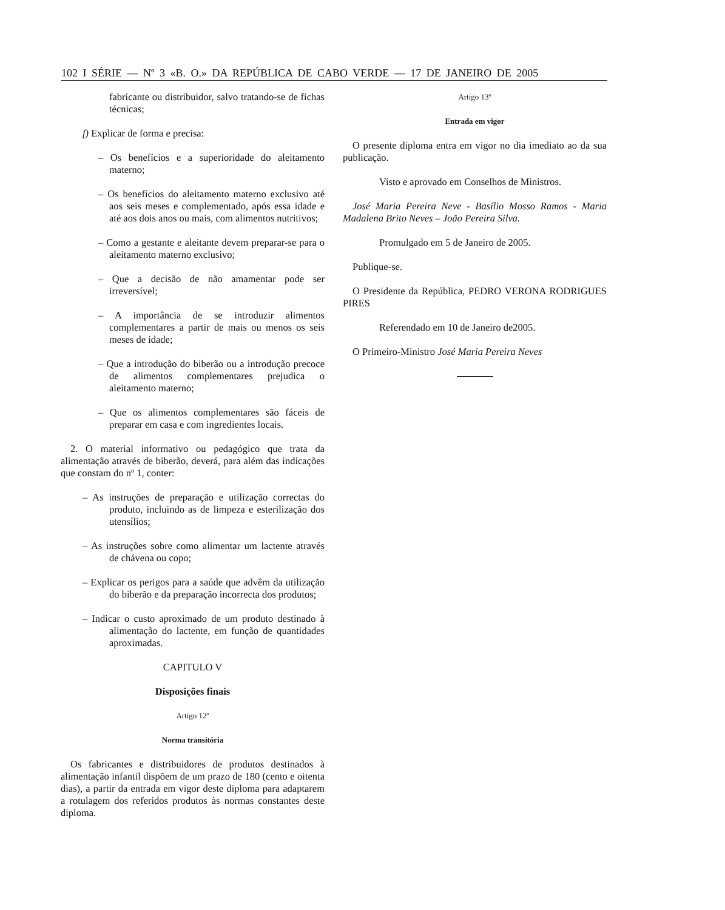102 I SÉRIE — Nº 3 «B. O.» DA REPÚBLICA DE CABO VERDE — 17 DE JANEIRO DE 2005
fabricante ou distribuidor, salvo tratando-se de fichas técnicas;
f) Explicar de forma e precisa:
– Os benefícios e a superioridade do aleitamento materno;
– Os benefícios do aleitamento materno exclusivo até aos seis meses e complementado, após essa idade e até aos dois anos ou mais, com alimentos nutritivos;
– Como a gestante e aleitante devem preparar-se para o aleitamento materno exclusivo;
– Que a decisão de não amamentar pode ser irreversível;
– A importância de se introduzir alimentos complementares a partir de mais ou menos os seis meses de idade;
– Que a introdução do biberão ou a introdução precoce de alimentos complementares prejudica o aleitamento materno;
– Que os alimentos complementares são fáceis de preparar em casa e com ingredientes locais.
2. O material informativo ou pedagógico que trata da alimentação através de biberão, deverá, para além das indicações que constam do nº 1, conter:
– As instruções de preparação e utilização correctas do produto, incluindo as de limpeza e esterilização dos utensílios;
– As instruções sobre como alimentar um lactente através de chávena ou copo;
– Explicar os perigos para a saúde que advêm da utilização do biberão e da preparação incorrecta dos produtos;
– Indicar o custo aproximado de um produto destinado à alimentação do lactente, em função de quantidades aproximadas.
CAPITULO V
Disposições finais
Artigo 12º
Norma transitória
Os fabricantes e distribuidores de produtos destinados à alimentação infantil dispõem de um prazo de 180 (cento e oitenta dias), a partir da entrada em vigor deste diploma para adaptarem a rotulagem dos referidos produtos às normas constantes deste diploma.
Artigo 13º
Entrada em vigor
O presente diploma entra em vigor no dia imediato ao da sua publicação.
Visto e aprovado em Conselhos de Ministros.
José Maria Pereira Neve - Basílio Mosso Ramos - Maria Madalena Brito Neves – João Pereira Silva.
Promulgado em 5 de Janeiro de 2005.
Publique-se.
O Presidente da República, PEDRO VERONA RODRIGUES PIRES
Referendado em 10 de Janeiro de2005.
O Primeiro-Ministro José Maria Pereira Neves